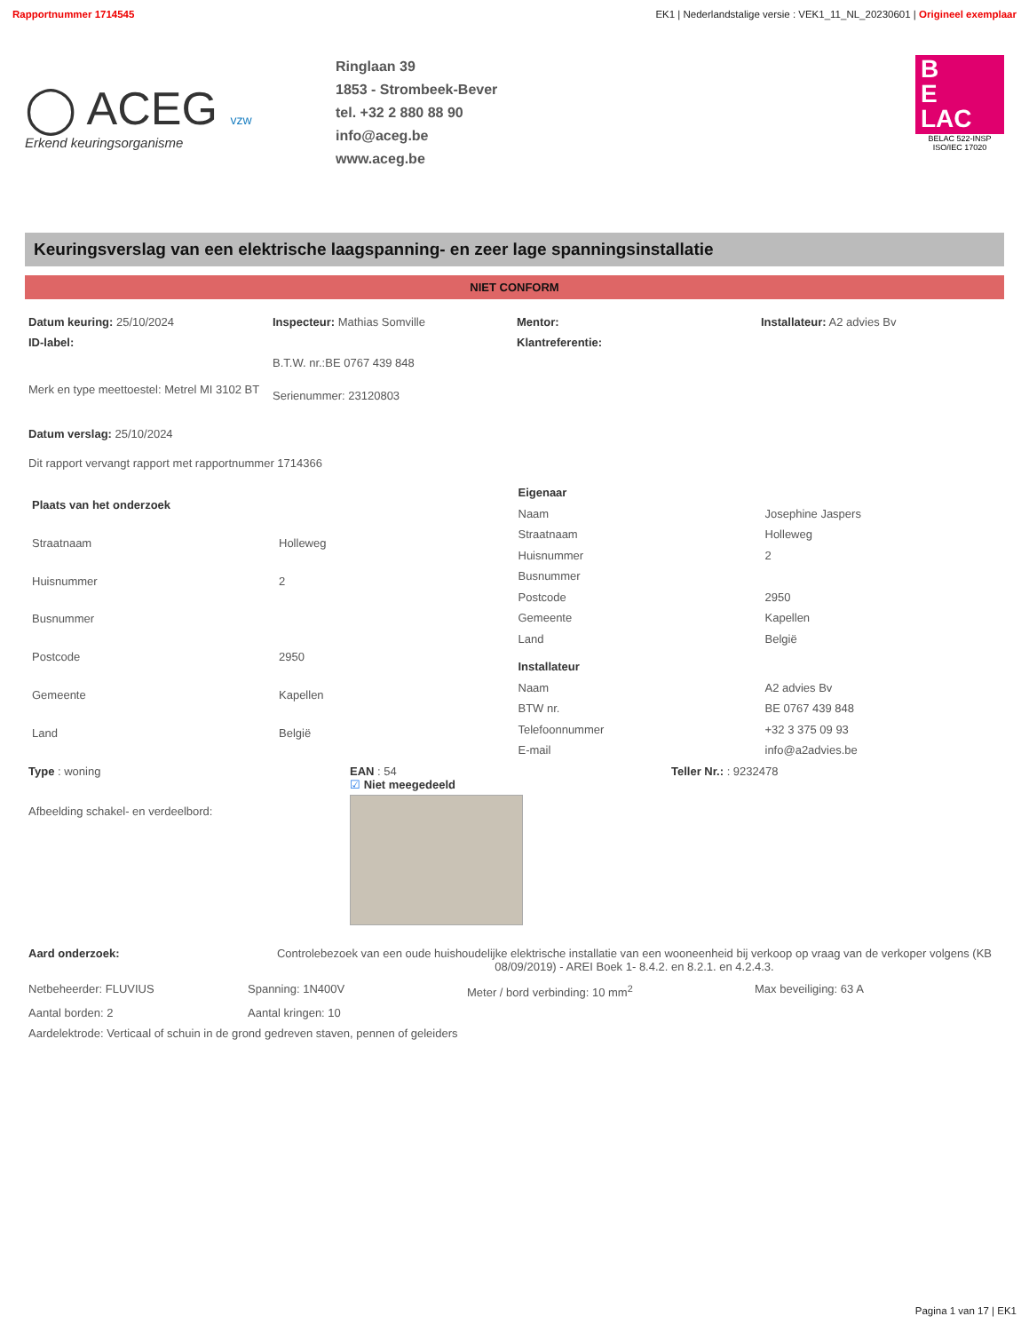Rapportnummer 1714545 EK1 | Nederlandstalige versie : VEK1_11_NL_20230601 | Origineel exemplaar
◯ ACEG vzw
Erkend keuringsorganisme
Ringlaan 39
1853 - Strombeek-Bever
tel. +32 2 880 88 90
info@aceg.be
www.aceg.be
B
E
LAC
BELAC 522-INSP
ISO/IEC 17020
Keuringsverslag van een elektrische laagspanning- en zeer lage spanningsinstallatie
NIET CONFORM
Datum keuring: 25/10/2024
Inspecteur: Mathias Somville
Mentor:
Installateur: A2 advies Bv
ID-label:
Klantreferentie:
B.T.W. nr.:BE 0767 439 848
Merk en type meettoestel: Metrel MI 3102 BT
Serienummer: 23120803
Datum verslag: 25/10/2024
Dit rapport vervangt rapport met rapportnummer 1714366
| Plaats van het onderzoek | |
| Straatnaam | Holleweg |
| Huisnummer | 2 |
| Busnummer | |
| Postcode | 2950 |
| Gemeente | Kapellen |
| Land | België |
| Eigenaar | |
| Naam | Josephine Jaspers |
| Straatnaam | Holleweg |
| Huisnummer | 2 |
| Busnummer | |
| Postcode | 2950 |
| Gemeente | Kapellen |
| Land | België |
| Installateur | |
| Naam | A2 advies Bv |
| BTW nr. | BE 0767 439 848 |
| Telefoonnummer | +32 3 375 09 93 |
| E-mail | info@a2advies.be |
Type : woning
Afbeelding schakel- en verdeelbord:
EAN : 54
☑ Niet meegedeeld
Teller Nr.: : 9232478
Aard onderzoek: Controlebezoek van een oude huishoudelijke elektrische installatie van een wooneenheid bij verkoop op vraag van de verkoper volgens (KB 08/09/2019) - AREI Boek 1- 8.4.2. en 8.2.1. en 4.2.4.3.
Netbeheerder: FLUVIUS
Spanning: 1N400V
Meter / bord verbinding: 10 mm<sup>2</sup>
Max beveiliging: 63 A
Aantal borden: 2
Aantal kringen: 10
Aardelektrode: Verticaal of schuin in de grond gedreven staven, pennen of geleiders
Pagina 1 van 17 | EK1